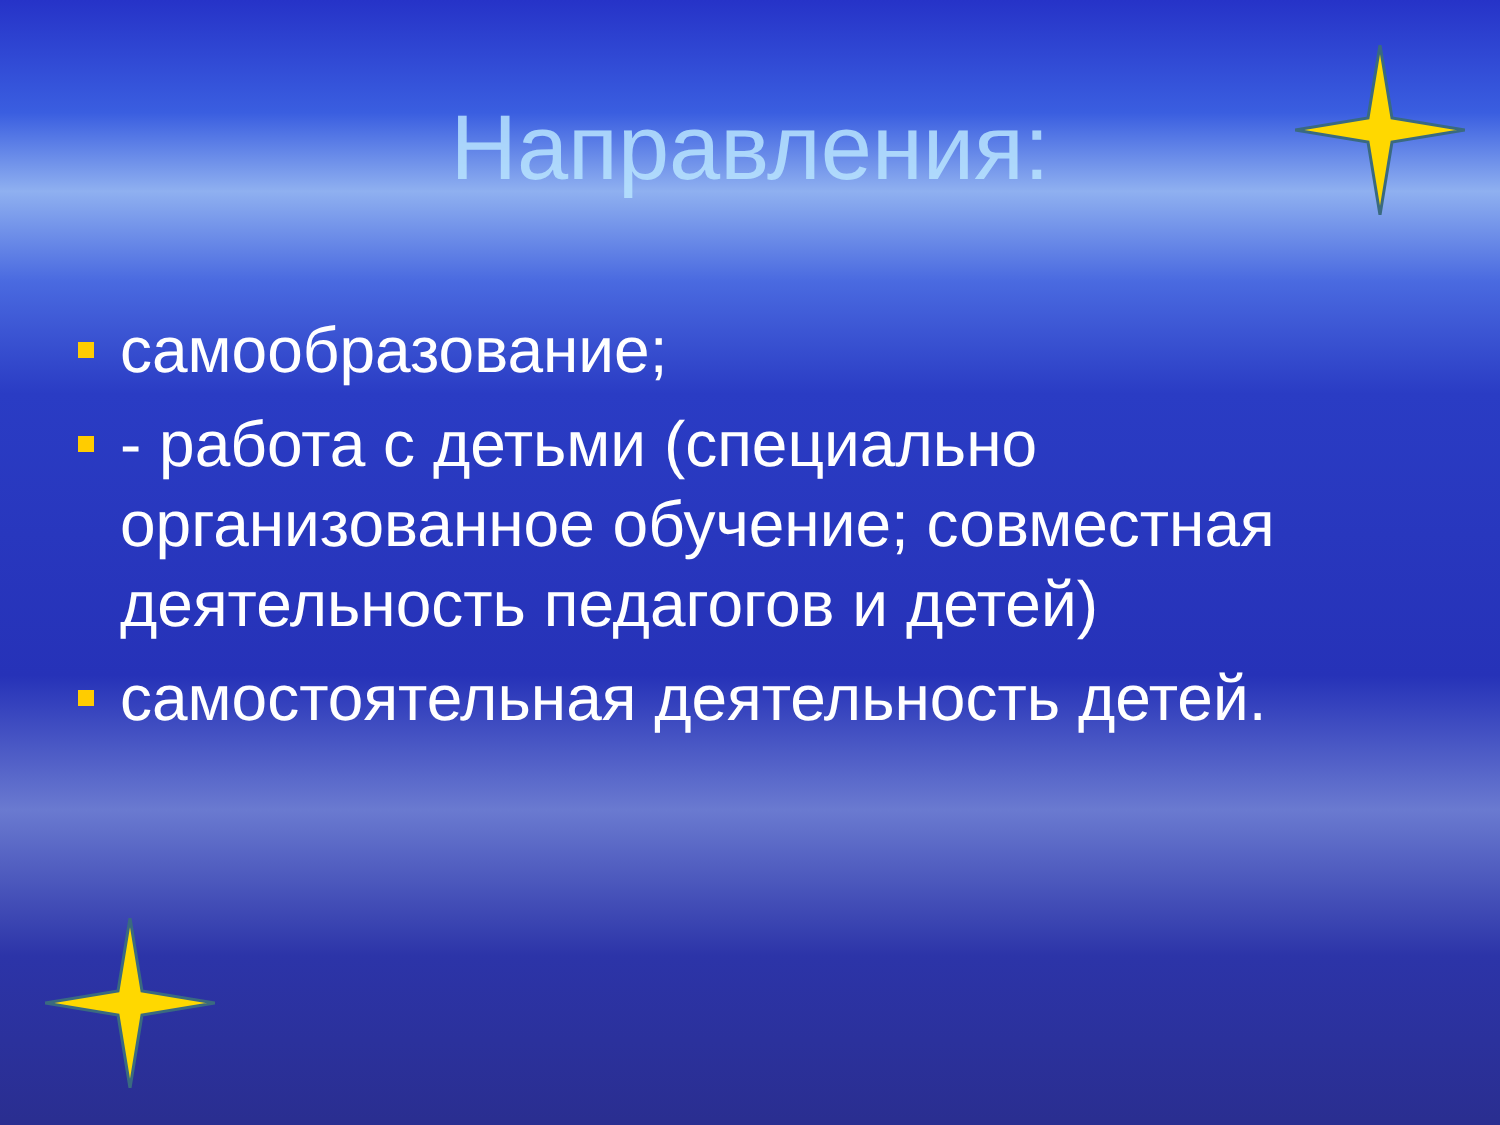Направления:
самообразование;
- работа с детьми (специально организованное обучение; совместная деятельность педагогов и детей)
самостоятельная деятельность детей.